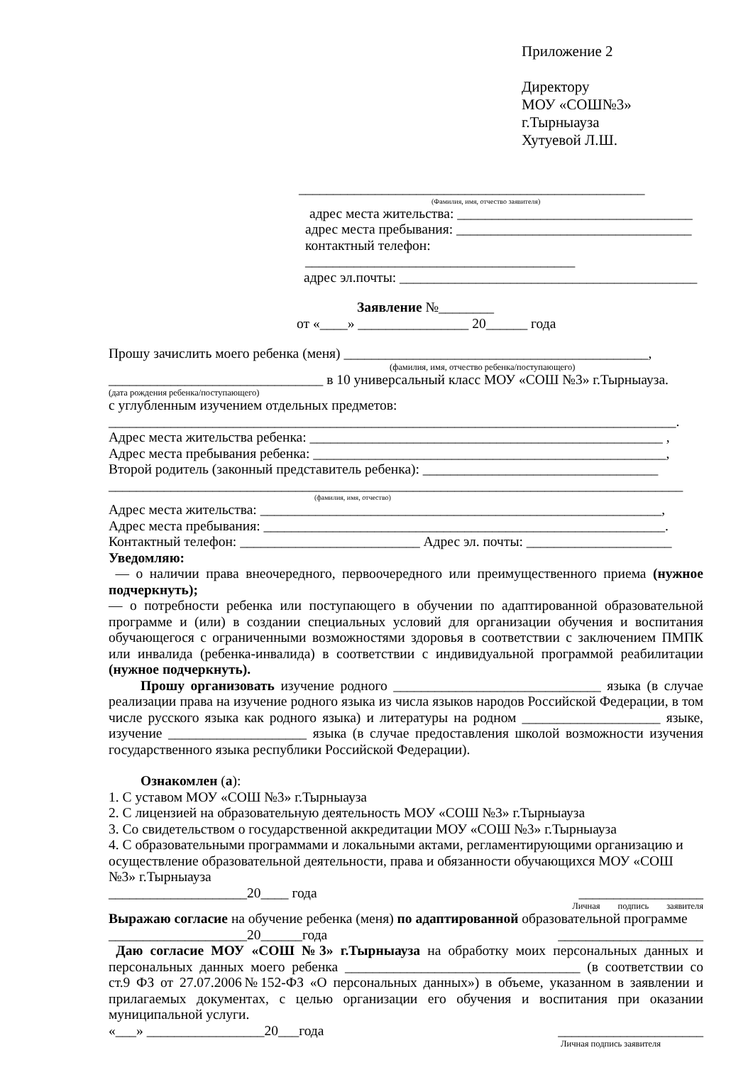Приложение 2
Директору
МОУ «СОШ№3»
г.Тырныауза
Хутуевой Л.Ш.
__________________________________________________
(Фамилия, имя, отчество заявителя)
адрес места жительства: __________________________________
адрес места пребывания: __________________________________
контактный телефон: _______________________________________
адрес эл.почты: ___________________________________________
Заявление №________
от «____» ________________ 20______ года
Прошу зачислить моего ребенка (меня) ____________________________________________,
(фамилия, имя, отчество ребенка/поступающего)
_______________________________ в 10 универсальный класс МОУ «СОШ №3» г.Тырныауза.
(дата рождения ребенка/поступающего)
с углубленным изучением отдельных предметов:
__________________________________________________________________________________.
Адрес места жительства ребенка: ___________________________________________________ ,
Адрес места пребывания ребенка: ___________________________________________________,
Второй родитель (законный представитель ребенка): __________________________________
___________________________________________________________________________________
(фамилия, имя, отчество)
Адрес места жительства: __________________________________________________________,
Адрес места пребывания: __________________________________________________________.
Контактный телефон: __________________________ Адрес эл. почты: _____________________
Уведомляю:
— о наличии права внеочередного, первоочередного или преимущественного приема (нужное подчеркнуть);
— о потребности ребенка или поступающего в обучении по адаптированной образовательной программе и (или) в создании специальных условий для организации обучения и воспитания обучающегося с ограниченными возможностями здоровья в соответствии с заключением ПМПК или инвалида (ребенка-инвалида) в соответствии с индивидуальной программой реабилитации (нужное подчеркнуть).
Прошу организовать изучение родного ______________________________ языка (в случае реализации права на изучение родного языка из числа языков народов Российской Федерации, в том числе русского языка как родного языка) и литературы на родном ____________________ языке, изучение ____________________ языка (в случае предоставления школой возможности изучения государственного языка республики Российской Федерации).
Ознакомлен (а):
1. С уставом МОУ «СОШ №3» г.Тырныауза
2. С лицензией на образовательную деятельность МОУ «СОШ №3» г.Тырныауза
3. Со свидетельством о государственной аккредитации МОУ «СОШ №3» г.Тырныауза
4. С образовательными программами и локальными актами, регламентирующими организацию и осуществление образовательной деятельности, права и обязанности обучающихся МОУ «СОШ №3» г.Тырныауза
____________________20____ года __________________
Личная подпись заявителя
Выражаю согласие на обучение ребенка (меня) по адаптированной образовательной программе
____________________20______года _____________________
Даю согласие МОУ «СОШ №3» г.Тырныауза на обработку моих персональных данных и персональных данных моего ребенка __________________________________ (в соответствии со ст.9 ФЗ от 27.07.2006№152-ФЗ «О персональных данных») в объеме, указанном в заявлении и прилагаемых документах, с целью организации его обучения и воспитания при оказании муниципальной услуги.
«___» _________________20___года _____________________
Личная подпись заявителя